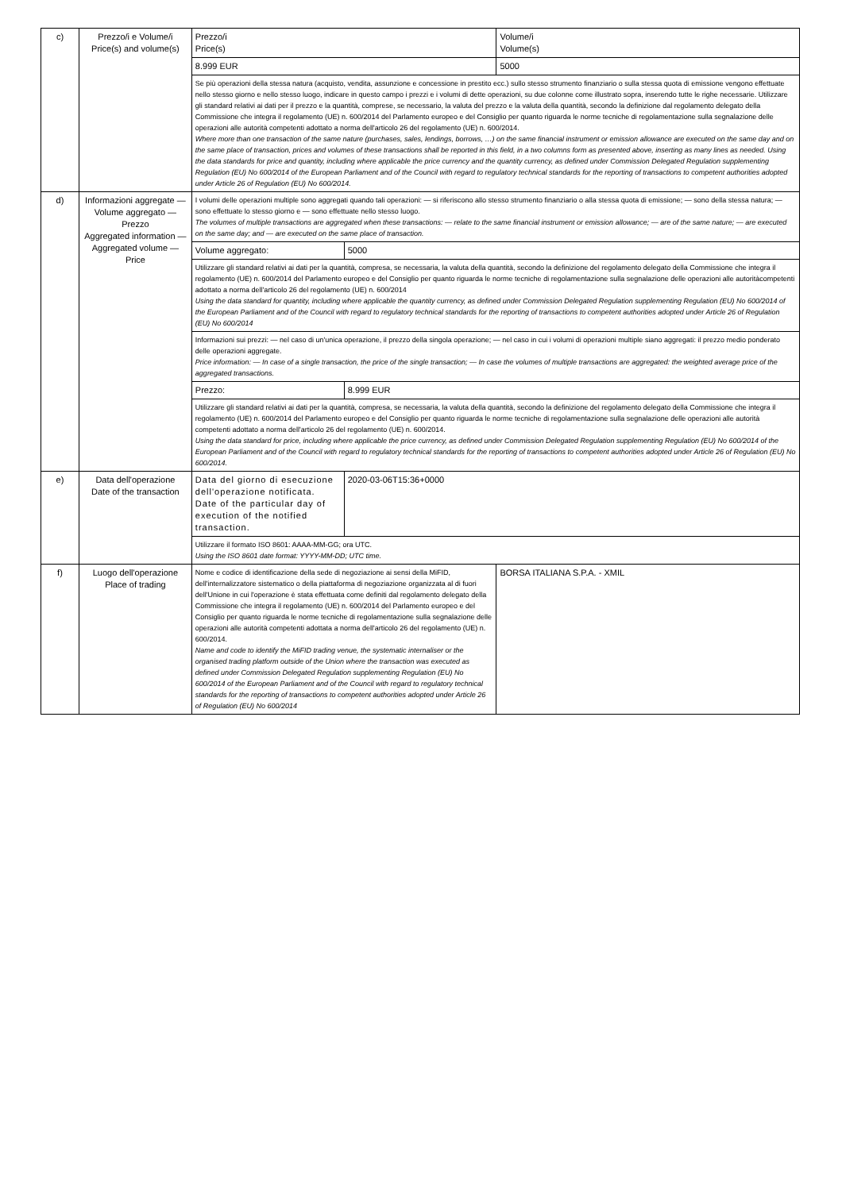| c) | Prezzo/i e Volume/i Price(s) and volume(s) | Prezzo/i Price(s) | | Volume/i Volume(s) |
| | | 8.999 EUR | | 5000 |
| | | Se più operazioni della stessa natura (acquisto, vendita, assunzione e concessione in prestito ecc.) sullo stesso strumento finanziario o sulla stessa quota di emissione vengono effettuate nello stesso giorno e nello stesso luogo, indicare in questo campo i prezzi e i volumi di dette operazioni, su due colonne come illustrato sopra, inserendo tutte le righe necessarie. Utilizzare gli standard relativi ai dati per il prezzo e la quantità, comprese, se necessario, la valuta del prezzo e la valuta della quantità, secondo la definizione dal regolamento delegato della Commissione che integra il regolamento (UE) n. 600/2014 del Parlamento europeo e del Consiglio per quanto riguarda le norme tecniche di regolamentazione sulla segnalazione delle operazioni alle autorità competenti adottato a norma dell'articolo 26 del regolamento (UE) n. 600/2014. Where more than one transaction of the same nature (purchases, sales, lendings, borrows, …) on the same financial instrument or emission allowance are executed on the same day and on the same place of transaction, prices and volumes of these transactions shall be reported in this field, in a two columns form as presented above, inserting as many lines as needed. Using the data standards for price and quantity, including where applicable the price currency and the quantity currency, as defined under Commission Delegated Regulation supplementing Regulation (EU) No 600/2014 of the European Parliament and of the Council with regard to regulatory technical standards for the reporting of transactions to competent authorities adopted under Article 26 of Regulation (EU) No 600/2014. | | |
| d) | Informazioni aggregate — Volume aggregato — Prezzo Aggregated information — Aggregated volume — Price | I volumi delle operazioni multiple sono aggregati quando tali operazioni: — si riferiscono allo stesso strumento finanziario o alla stessa quota di emissione; — sono della stessa natura; — sono effettuate lo stesso giorno e — sono effettuate nello stesso luogo. The volumes of multiple transactions are aggregated when these transactions: — relate to the same financial instrument or emission allowance; — are of the same nature; — are executed on the same day; and — are executed on the same place of transaction. | | |
| | | Volume aggregato: | 5000 | |
| | | Utilizzare gli standard relativi ai dati per la quantità, compresa, se necessaria, la valuta della quantità, secondo la definizione del regolamento delegato della Commissione che integra il regolamento (UE) n. 600/2014 del Parlamento europeo e del Consiglio per quanto riguarda le norme tecniche di regolamentazione sulla segnalazione delle operazioni alle autoritàcompetenti adottato a norma dell'articolo 26 del regolamento (UE) n. 600/2014 Using the data standard for quantity, including where applicable the quantity currency, as defined under Commission Delegated Regulation supplementing Regulation (EU) No 600/2014 of the European Parliament and of the Council with regard to regulatory technical standards for the reporting of transactions to competent authorities adopted under Article 26 of Regulation (EU) No 600/2014 | | |
| | | Informazioni sui prezzi: — nel caso di un'unica operazione, il prezzo della singola operazione; — nel caso in cui i volumi di operazioni multiple siano aggregati: il prezzo medio ponderato delle operazioni aggregate. Price information: — In case of a single transaction, the price of the single transaction; — In case the volumes of multiple transactions are aggregated: the weighted average price of the aggregated transactions. | | |
| | | Prezzo: | 8.999 EUR | |
| | | Utilizzare gli standard relativi ai dati per la quantità, compresa, se necessaria, la valuta della quantità, secondo la definizione del regolamento delegato della Commissione che integra il regolamento (UE) n. 600/2014 del Parlamento europeo e del Consiglio per quanto riguarda le norme tecniche di regolamentazione sulla segnalazione delle operazioni alle autorità competenti adottato a norma dell'articolo 26 del regolamento (UE) n. 600/2014. Using the data standard for price, including where applicable the price currency, as defined under Commission Delegated Regulation supplementing Regulation (EU) No 600/2014 of the European Parliament and of the Council with regard to regulatory technical standards for the reporting of transactions to competent authorities adopted under Article 26 of Regulation (EU) No 600/2014. | | |
| e) | Data dell'operazione Date of the transaction | Data del giorno di esecuzione dell'operazione notificata. Date of the particular day of execution of the notified transaction. | 2020-03-06T15:36+0000 | |
| | | Utilizzare il formato ISO 8601: AAAA-MM-GG; ora UTC. Using the ISO 8601 date format: YYYY-MM-DD; UTC time. | | |
| f) | Luogo dell'operazione Place of trading | Nome e codice di identificazione della sede di negoziazione ai sensi della MiFID, dell'internalizzatore sistematico o della piattaforma di negoziazione organizzata al di fuori dell'Unione in cui l'operazione è stata effettuata come definiti dal regolamento delegato della Commissione che integra il regolamento (UE) n. 600/2014 del Parlamento europeo e del Consiglio per quanto riguarda le norme tecniche di regolamentazione sulla segnalazione delle operazioni alle autorità competenti adottata a norma dell'articolo 26 del regolamento (UE) n. 600/2014. Name and code to identify the MiFID trading venue, the systematic internaliser or the organised trading platform outside of the Union where the transaction was executed as defined under Commission Delegated Regulation supplementing Regulation (EU) No 600/2014 of the European Parliament and of the Council with regard to regulatory technical standards for the reporting of transactions to competent authorities adopted under Article 26 of Regulation (EU) No 600/2014 | | BORSA ITALIANA S.P.A. - XMIL |